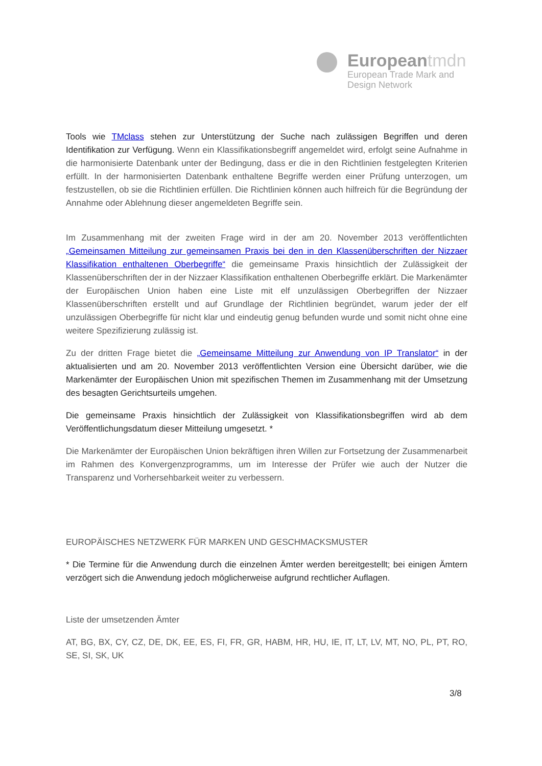Europeantmdn
European Trade Mark and
Design Network
Tools wie TMclass stehen zur Unterstützung der Suche nach zulässigen Begriffen und deren Identifikation zur Verfügung. Wenn ein Klassifikationsbegriff angemeldet wird, erfolgt seine Aufnahme in die harmonisierte Datenbank unter der Bedingung, dass er die in den Richtlinien festgelegten Kriterien erfüllt. In der harmonisierten Datenbank enthaltene Begriffe werden einer Prüfung unterzogen, um festzustellen, ob sie die Richtlinien erfüllen. Die Richtlinien können auch hilfreich für die Begründung der Annahme oder Ablehnung dieser angemeldeten Begriffe sein.
Im Zusammenhang mit der zweiten Frage wird in der am 20. November 2013 veröffentlichten „Gemeinsamen Mitteilung zur gemeinsamen Praxis bei den in den Klassenüberschriften der Nizzaer Klassifikation enthaltenen Oberbegriffe“ die gemeinsame Praxis hinsichtlich der Zulässigkeit der Klassenüberschriften der in der Nizzaer Klassifikation enthaltenen Oberbegriffe erklärt. Die Markenämter der Europäischen Union haben eine Liste mit elf unzulässigen Oberbegriffen der Nizzaer Klassenüberschriften erstellt und auf Grundlage der Richtlinien begründet, warum jeder der elf unzulässigen Oberbegriffe für nicht klar und eindeutig genug befunden wurde und somit nicht ohne eine weitere Spezifizierung zulässig ist.
Zu der dritten Frage bietet die „Gemeinsame Mitteilung zur Anwendung von IP Translator“ in der aktualisierten und am 20. November 2013 veröffentlichten Version eine Übersicht darüber, wie die Markenämter der Europäischen Union mit spezifischen Themen im Zusammenhang mit der Umsetzung des besagten Gerichtsurteils umgehen.
Die gemeinsame Praxis hinsichtlich der Zulässigkeit von Klassifikationsbegriffen wird ab dem Veröffentlichungsdatum dieser Mitteilung umgesetzt. *
Die Markenämter der Europäischen Union bekräftigen ihren Willen zur Fortsetzung der Zusammenarbeit im Rahmen des Konvergenzprogramms, um im Interesse der Prüfer wie auch der Nutzer die Transparenz und Vorhersehbarkeit weiter zu verbessern.
EUROPÄISCHES NETZWERK FÜR MARKEN UND GESCHMACKSMUSTER
* Die Termine für die Anwendung durch die einzelnen Ämter werden bereitgestellt; bei einigen Ämtern verzögert sich die Anwendung jedoch möglicherweise aufgrund rechtlicher Auflagen.
Liste der umsetzenden Ämter
AT, BG, BX, CY, CZ, DE, DK, EE, ES, FI, FR, GR, HABM, HR, HU, IE, IT, LT, LV, MT, NO, PL, PT, RO, SE, SI, SK, UK
3/8